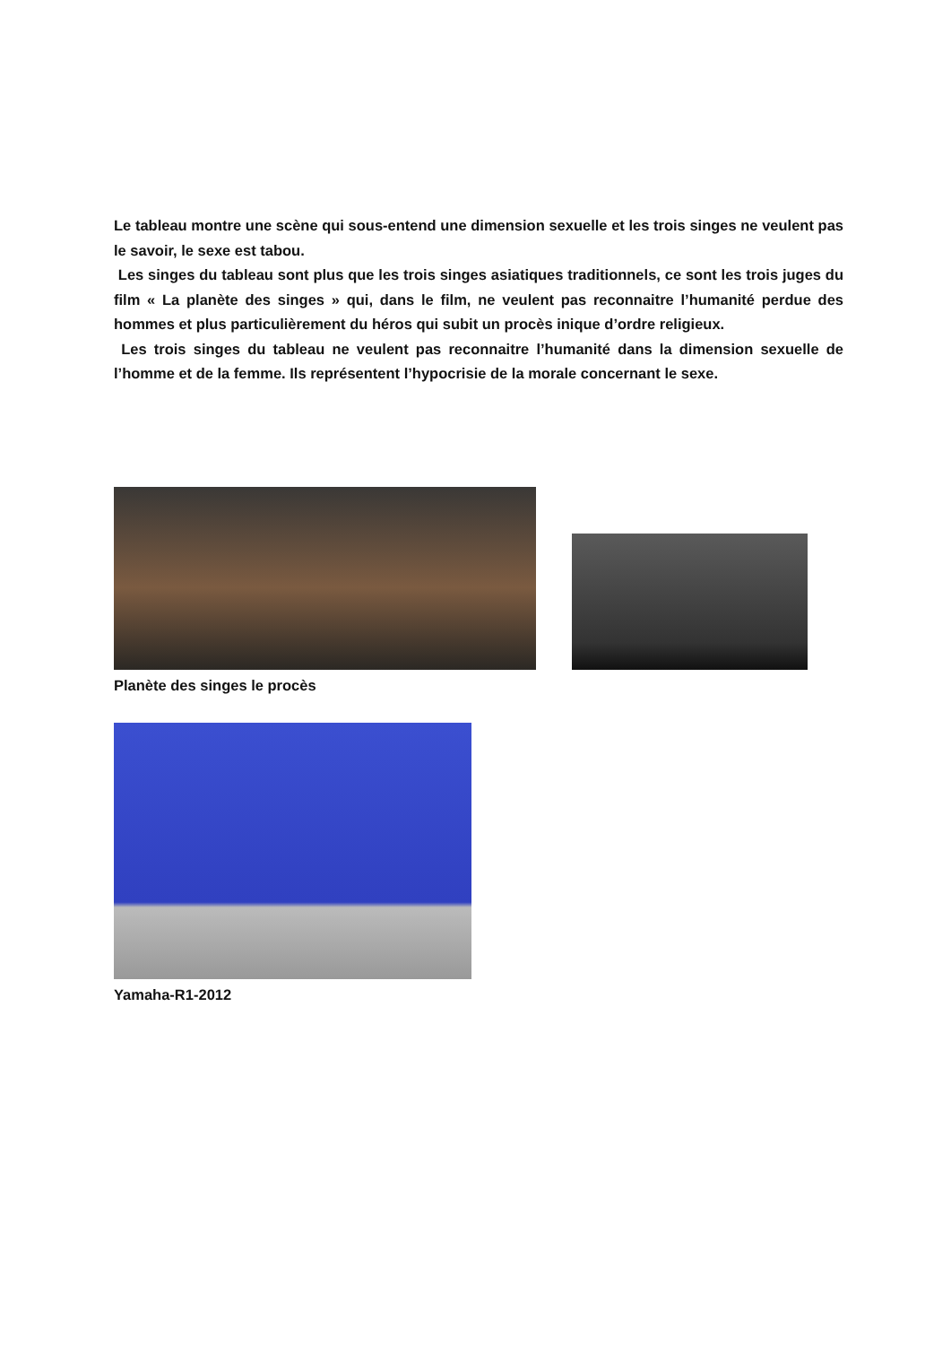Le tableau montre une scène qui sous-entend une dimension sexuelle et les trois singes ne veulent pas le savoir, le sexe est tabou.
Les singes du tableau sont plus que les trois singes asiatiques traditionnels, ce sont les trois juges du film « La planète des singes » qui, dans le film, ne veulent pas reconnaitre l’humanité perdue des hommes et plus particulièrement du héros qui subit un procès inique d’ordre religieux.
Les trois singes du tableau ne veulent pas reconnaitre l’humanité dans la dimension sexuelle de l’homme et de la femme. Ils représentent l’hypocrisie de la morale concernant le sexe.
Planète des singes le procès
Yamaha-R1-2012